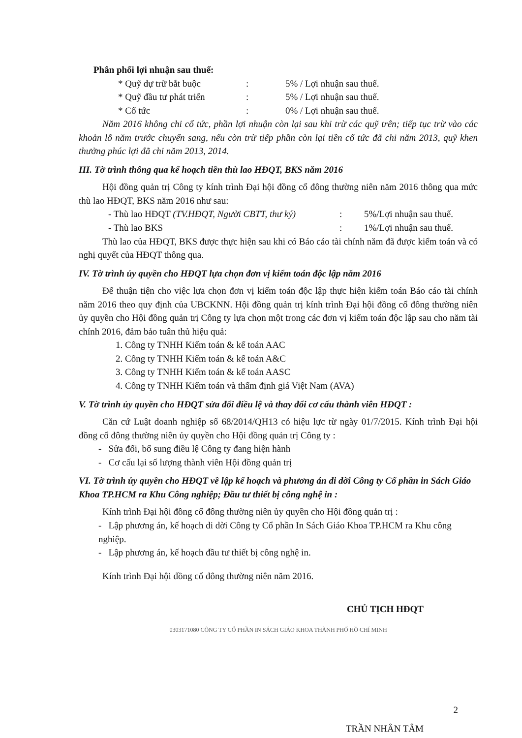Phân phối lợi nhuận sau thuế:
* Quỹ dự trữ bắt buộc: 5% / Lợi nhuận sau thuế.
* Quỹ đầu tư phát triển: 5% / Lợi nhuận sau thuế.
* Cổ tức: 0% / Lợi nhuận sau thuế.
Năm 2016 không chi cổ tức, phần lợi nhuận còn lại sau khi trừ các quỹ trên; tiếp tục trừ vào các khoản lỗ năm trước chuyển sang, nếu còn trừ tiếp phần còn lại tiền cổ tức đã chi năm 2013, quỹ khen thưởng phúc lợi đã chi năm 2013, 2014.
III. Tờ trình thông qua kế hoạch tiền thù lao HĐQT, BKS năm 2016
Hội đồng quản trị Công ty kính trình Đại hội đồng cổ đông thường niên năm 2016 thông qua mức thù lao HĐQT, BKS năm 2016 như sau:
- Thù lao HĐQT (TV.HĐQT, Người CBTT, thư ký): 5%/Lợi nhuận sau thuế.
- Thù lao BKS: 1%/Lợi nhuận sau thuế.
Thù lao của HĐQT, BKS được thực hiện sau khi có Báo cáo tài chính năm đã được kiểm toán và có nghị quyết của HĐQT thông qua.
IV. Tờ trình ủy quyền cho HĐQT lựa chọn đơn vị kiểm toán độc lập năm 2016
Để thuận tiện cho việc lựa chọn đơn vị kiểm toán độc lập thực hiện kiểm toán Báo cáo tài chính năm 2016 theo quy định của UBCKNN. Hội đồng quản trị kính trình Đại hội đồng cổ đông thường niên ủy quyền cho Hội đồng quản trị Công ty lựa chọn một trong các đơn vị kiểm toán độc lập sau cho năm tài chính 2016, đảm bảo tuân thủ hiệu quả:
1. Công ty TNHH Kiểm toán & kế toán AAC
2. Công ty TNHH Kiểm toán & kế toán A&C
3. Công ty TNHH Kiểm toán & kế toán AASC
4. Công ty TNHH Kiểm toán và thẩm định giá Việt Nam (AVA)
V. Tờ trình ủy quyền cho HĐQT sửa đổi điều lệ và thay đổi cơ cấu thành viên HĐQT :
Căn cứ Luật doanh nghiệp số 68/2014/QH13 có hiệu lực từ ngày 01/7/2015. Kính trình Đại hội đồng cổ đông thường niên ủy quyền cho Hội đồng quản trị Công ty :
- Sửa đổi, bổ sung điều lệ Công ty đang hiện hành
- Cơ cấu lại số lượng thành viên Hội đồng quản trị
VI. Tờ trình ủy quyền cho HĐQT về lập kế hoạch và phương án di dời Công ty Cổ phần in Sách Giáo Khoa TP.HCM ra Khu Công nghiệp; Đầu tư thiết bị công nghệ in :
Kính trình Đại hội đồng cổ đông thường niên ủy quyền cho Hội đồng quản trị :
- Lập phương án, kế hoạch di dời Công ty Cổ phần In Sách Giáo Khoa TP.HCM ra Khu công nghiệp.
- Lập phương án, kế hoạch đầu tư thiết bị công nghệ in.
Kính trình Đại hội đồng cổ đông thường niên năm 2016.
CHỦ TỊCH HĐQT
0303171080 CÔNG TY CỔ PHẦN IN SÁCH GIÁO KHOA THÀNH PHỐ HỒ CHÍ MINH
2
TRẦN NHÂN TÂM